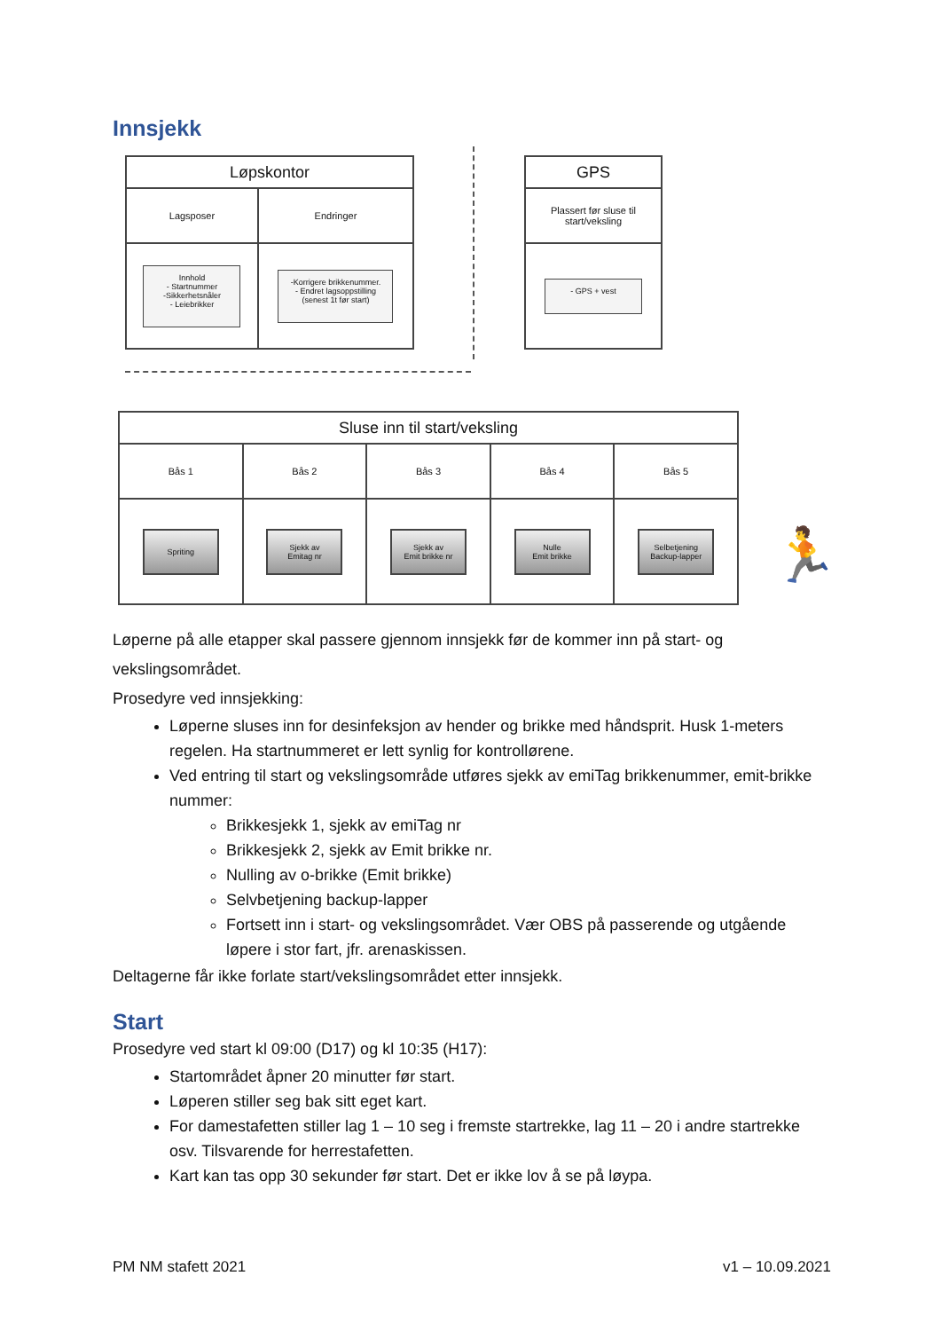Innsjekk
| Løpskontor | |
| Lagsposer | Endringer |
| Innhold - Startnummer -Sikkerhetsnåler - Leiebrikker | -Korrigere brikkenummer. - Endret lagsoppstilling (senest 1t før start) |
| GPS |
| Plassert før sluse til start/veksling |
| - GPS + vest |
| Sluse inn til start/veksling | | | | |
| Bås 1 | Bås 2 | Bås 3 | Bås 4 | Bås 5 |
| Spriting | Sjekk av Emitag nr | Sjekk av Emit brikke nr | Nulle Emit brikke | Selbetjening Backup-lapper |
🏃
Løperne på alle etapper skal passere gjennom innsjekk før de kommer inn på start- og vekslingsområdet.
Prosedyre ved innsjekking:
Løperne sluses inn for desinfeksjon av hender og brikke med håndsprit. Husk 1-meters regelen. Ha startnummeret er lett synlig for kontrollørene.
Ved entring til start og vekslingsområde utføres sjekk av emiTag brikkenummer, emit-brikke nummer:
Brikkesjekk 1, sjekk av emiTag nr
Brikkesjekk 2, sjekk av Emit brikke nr.
Nulling av o-brikke (Emit brikke)
Selvbetjening backup-lapper
Fortsett inn i start- og vekslingsområdet. Vær OBS på passerende og utgående løpere i stor fart, jfr. arenaskissen.
Deltagerne får ikke forlate start/vekslingsområdet etter innsjekk.
Start
Prosedyre ved start kl 09:00 (D17) og kl 10:35 (H17):
Startområdet åpner 20 minutter før start.
Løperen stiller seg bak sitt eget kart.
For damestafetten stiller lag 1 – 10 seg i fremste startrekke, lag 11 – 20 i andre startrekke osv. Tilsvarende for herrestafetten.
Kart kan tas opp 30 sekunder før start. Det er ikke lov å se på løypa.
PM NM stafett 2021 v1 – 10.09.2021